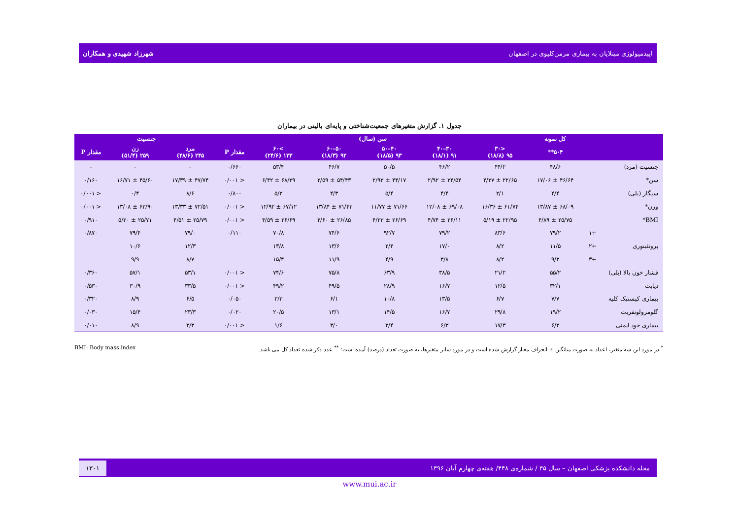اپیدمیولوژی مبتلایان به بیماری مزمن‌کلیوی در اصفهان شهرزاد شهیدی و همکاران
جدول ۱. گزارش متغیرهای جمعیت‌شناختی و پایه‌ای بالینی در بیماران
| | | کل نمونه | سن (سال) | | | | | | جنسیت | | |
| --- | --- | --- | --- | --- | --- | --- | --- | --- | --- | --- | --- |
| | | ۵۰۴** | <۳۰ ۹۵ (۱۸/۸) | ۳۰–۴۰ ۹۱ (۱۸/۱) | ۴۰–۵۰ ۹۳ (۱۸/۵) | ۵۰–۶۰ ۹۲ (۱۸/۳) | >۶۰ ۱۳۳ (۲۴/۶) | مقدار P | مرد ۲۴۵ (۴۸/۶) | زن ۲۵۹ (۵۱/۴) | مقدار P |
| جنسیت (مرد) | | ۴۸/۶ | ۴۴/۲ | ۴۶/۲ | ۵۰/۵ | ۴۶/۷ | ۵۳/۴ | ۰/۶۶۰ | - | - | - |
| سن* | | ۴۶/۶۴ ± ۱۷/۰۶ | ۲۲/۶۵ ± ۴/۳۷ | ۳۴/۵۴ ± ۲/۹۲ | ۴۴/۱۷ ± ۲/۹۳ | ۵۴/۴۳ ± ۲/۵۹ | ۶۸/۳۹ ± ۶/۴۲ | < ۰/۰۰۱ | ۴۷/۷۴ ± ۱۷/۳۹ | ۴۵/۶۰ ± ۱۶/۷۱ | ۰/۱۶۰ |
| سیگار (بلی) | | ۴/۴ | ۲/۱ | ۴/۴ | ۵/۴ | ۴/۳ | ۵/۳ | ۰/۸۰۰ | ۸/۶ | ۰/۴ | < ۰/۰۰۱ |
| وزن* | | ۶۸/۰۹ ± ۱۳/۸۷ | ۶۱/۷۴ ± ۱۶/۳۶ | ۶۹/۰۸ ± ۱۲/۰۸ | ۷۱/۶۶ ± ۱۱/۷۷ | ۷۱/۴۳ ± ۱۳/۸۴ | ۶۷/۱۲ ± ۱۲/۹۲ | < ۰/۰۰۱ | ۷۲/۵۱ ± ۱۳/۳۳ | ۶۳/۹۰ ± ۱۳/۰۸ | < ۰/۰۰۱ |
| BMI* | | ۲۵/۷۵ ± ۴/۸۹ | ۲۲/۹۵ ± ۵/۱۹ | ۲۶/۱۱ ± ۴/۷۴ | ۲۶/۶۹ ± ۴/۲۳ | ۲۶/۸۵ ± ۴/۶۰ | ۲۶/۶۹ ± ۴/۵۹ | < ۰/۰۰۱ | ۲۵/۷۹ ± ۴/۵۱ | ۲۵/۷۱ ± ۵/۲۰ | ۰/۹۱۰ |
| پروتئینوری | +۱ | ۷۹/۲ | ۸۳/۶ | ۷۹/۲ | ۹۲/۷ | ۷۴/۶ | ۷۰/۸ | ۰/۱۱۰ | ۷۹/۰ | ۷۹/۴ | ۰/۸۷۰ |
| | +۲ | ۱۱/۵ | ۸/۲ | ۱۷/۰ | ۲/۴ | ۱۳/۶ | ۱۳/۸ | | ۱۲/۳ | ۱۰/۶ | |
| | +۳ | ۹/۳ | ۸/۲ | ۳/۸ | ۴/۹ | ۱۱/۹ | ۱۵/۴ | | ۸/۷ | ۹/۹ | |
| فشار خون بالا (بلی) | | ۵۵/۲ | ۲۱/۲ | ۳۸/۵ | ۶۳/۹ | ۷۵/۸ | ۷۴/۶ | < ۰/۰۰۱ | ۵۳/۱ | ۵۷/۱ | ۰/۳۶۰ |
| دیابت | | ۳۲/۱ | ۱۲/۵ | ۱۶/۷ | ۲۸/۹ | ۴۹/۵ | ۴۹/۲ | < ۰/۰۰۱ | ۳۳/۵ | ۳۰/۹ | ۰/۵۳۰ |
| بیماری کیستیک کلیه | | ۷/۷ | ۶/۷ | ۱۳/۵ | ۱۰/۸ | ۶/۱ | ۳/۳ | ۰/۰۵۰ | ۶/۵ | ۸/۹ | ۰/۳۲۰ |
| گلومرولونفریت | | ۱۹/۲ | ۲۹/۸ | ۱۶/۷ | ۱۴/۵ | ۱۳/۱ | ۲۰/۵ | ۰/۰۲۰ | ۲۳/۳ | ۱۵/۴ | ۰/۰۳۰ |
| بیماری خود ایمنی | | ۶/۲ | ۱۷/۳ | ۶/۳ | ۲/۴ | ۳/۰ | ۱/۶ | < ۰/۰۰۱ | ۳/۳ | ۸/۹ | ۰/۰۱۰ |
<sup>*</sup> در مورد این سه متغیر، اعداد به صورت میانگین ± انحراف معیار گزارش شده است و در مورد سایر متغیرها، به صورت تعداد (درصد) آمده است؛ <sup>**</sup> عدد ذکر شده تعداد کل می باشد. BMI: Body mass index
مجله دانشکده پزشکی اصفهان – سال ۳۵ / شماره‌ی ۴۴۸/ هفته‌ی چهارم آبان ۱۳۹۶ ۱۳۰۱
www.mui.ac.ir